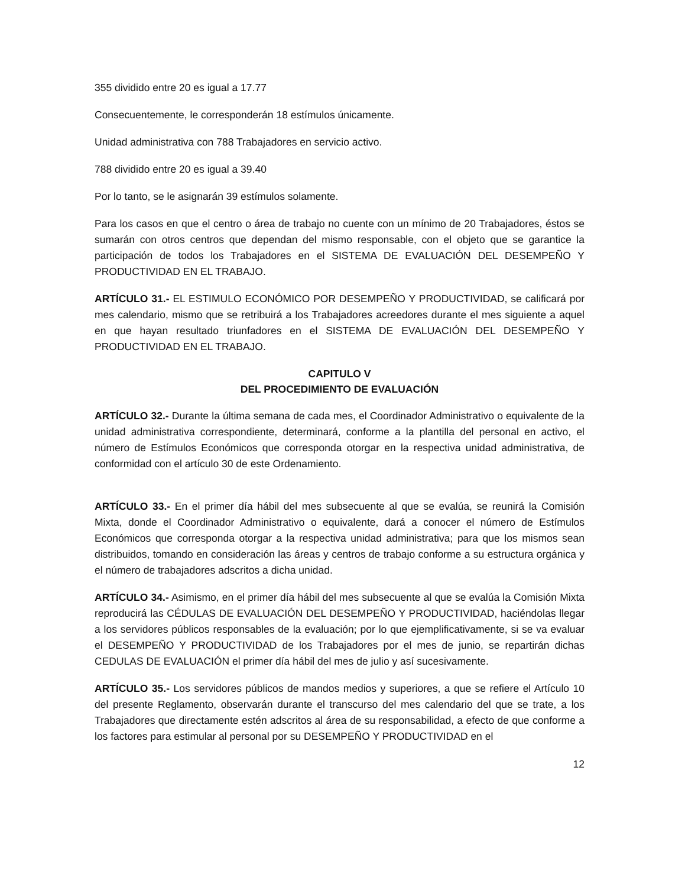355 dividido entre 20 es igual a 17.77
Consecuentemente, le corresponderán 18 estímulos únicamente.
Unidad administrativa con 788 Trabajadores en servicio activo.
788 dividido entre 20 es igual a 39.40
Por lo tanto, se le asignarán 39 estímulos solamente.
Para los casos en que el centro o área de trabajo no cuente con un mínimo de 20 Trabajadores, éstos se sumarán con otros centros que dependan del mismo responsable, con el objeto que se garantice la participación de todos los Trabajadores en el SISTEMA DE EVALUACIÓN DEL DESEMPEÑO Y PRODUCTIVIDAD EN EL TRABAJO.
ARTÍCULO 31.- EL ESTIMULO ECONÓMICO POR DESEMPEÑO Y PRODUCTIVIDAD, se calificará por mes calendario, mismo que se retribuirá a los Trabajadores acreedores durante el mes siguiente a aquel en que hayan resultado triunfadores en el SISTEMA DE EVALUACIÓN DEL DESEMPEÑO Y PRODUCTIVIDAD EN EL TRABAJO.
CAPITULO V
DEL PROCEDIMIENTO DE EVALUACIÓN
ARTÍCULO 32.- Durante la última semana de cada mes, el Coordinador Administrativo o equivalente de la unidad administrativa correspondiente, determinará, conforme a la plantilla del personal en activo, el número de Estímulos Económicos que corresponda otorgar en la respectiva unidad administrativa, de conformidad con el artículo 30 de este Ordenamiento.
ARTÍCULO 33.- En el primer día hábil del mes subsecuente al que se evalúa, se reunirá la Comisión Mixta, donde el Coordinador Administrativo o equivalente, dará a conocer el número de Estímulos Económicos que corresponda otorgar a la respectiva unidad administrativa; para que los mismos sean distribuidos, tomando en consideración las áreas y centros de trabajo conforme a su estructura orgánica y el número de trabajadores adscritos a dicha unidad.
ARTÍCULO 34.- Asimismo, en el primer día hábil del mes subsecuente al que se evalúa la Comisión Mixta reproducirá las CÉDULAS DE EVALUACIÓN DEL DESEMPEÑO Y PRODUCTIVIDAD, haciéndolas llegar a los servidores públicos responsables de la evaluación; por lo que ejemplificativamente, si se va evaluar el DESEMPEÑO Y PRODUCTIVIDAD de los Trabajadores por el mes de junio, se repartirán dichas CEDULAS DE EVALUACIÓN el primer día hábil del mes de julio y así sucesivamente.
ARTÍCULO 35.- Los servidores públicos de mandos medios y superiores, a que se refiere el Artículo 10 del presente Reglamento, observarán durante el transcurso del mes calendario del que se trate, a los Trabajadores que directamente estén adscritos al área de su responsabilidad, a efecto de que conforme a los factores para estimular al personal por su DESEMPEÑO Y PRODUCTIVIDAD en el
12